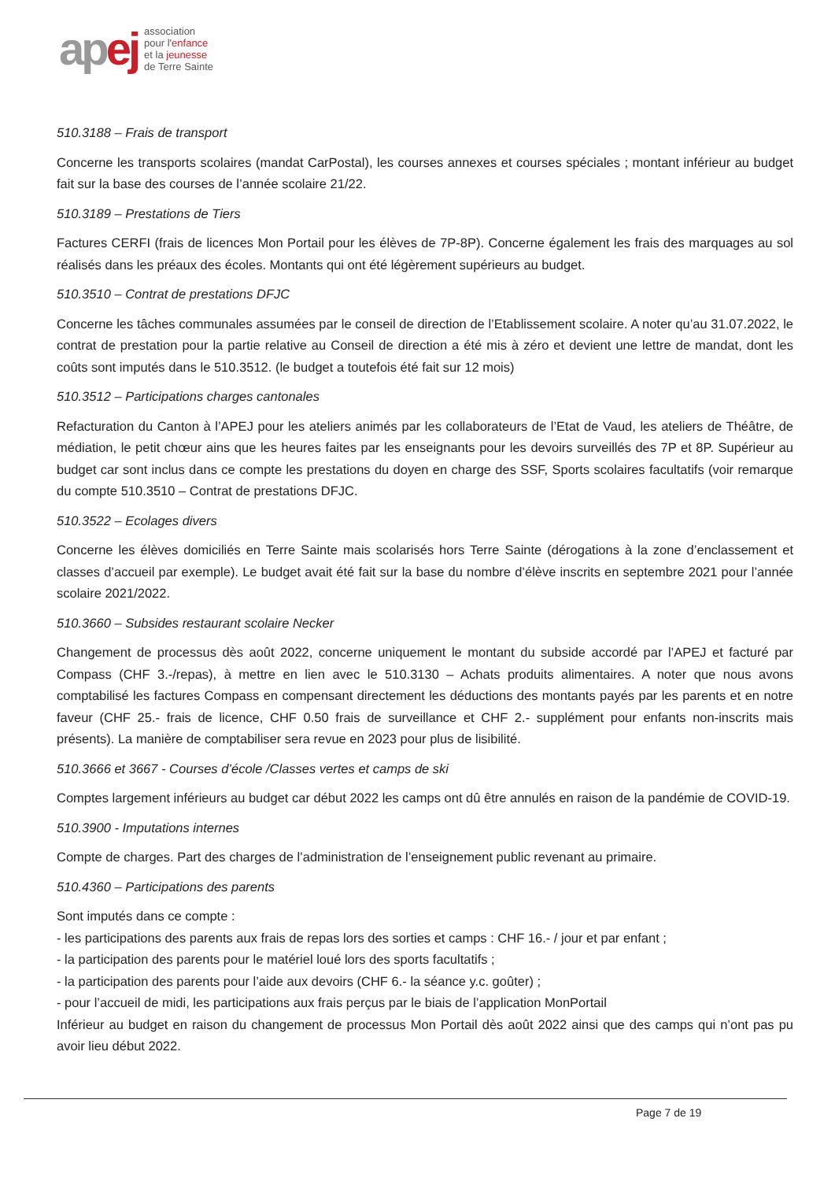apej
association
pour l'enfance
et la jeunesse
de Terre Sainte
510.3188 – Frais de transport
Concerne les transports scolaires (mandat CarPostal), les courses annexes et courses spéciales ; montant inférieur au budget fait sur la base des courses de l’année scolaire 21/22.
510.3189 – Prestations de Tiers
Factures CERFI (frais de licences Mon Portail pour les élèves de 7P-8P). Concerne également les frais des marquages au sol réalisés dans les préaux des écoles. Montants qui ont été légèrement supérieurs au budget.
510.3510 – Contrat de prestations DFJC
Concerne les tâches communales assumées par le conseil de direction de l’Etablissement scolaire. A noter qu’au 31.07.2022, le contrat de prestation pour la partie relative au Conseil de direction a été mis à zéro et devient une lettre de mandat, dont les coûts sont imputés dans le 510.3512. (le budget a toutefois été fait sur 12 mois)
510.3512 – Participations charges cantonales
Refacturation du Canton à l’APEJ pour les ateliers animés par les collaborateurs de l’Etat de Vaud, les ateliers de Théâtre, de médiation, le petit chœur ains que les heures faites par les enseignants pour les devoirs surveillés des 7P et 8P. Supérieur au budget car sont inclus dans ce compte les prestations du doyen en charge des SSF, Sports scolaires facultatifs (voir remarque du compte 510.3510 – Contrat de prestations DFJC.
510.3522 – Ecolages divers
Concerne les élèves domiciliés en Terre Sainte mais scolarisés hors Terre Sainte (dérogations à la zone d’enclassement et classes d’accueil par exemple). Le budget avait été fait sur la base du nombre d’élève inscrits en septembre 2021 pour l’année scolaire 2021/2022.
510.3660 – Subsides restaurant scolaire Necker
Changement de processus dès août 2022, concerne uniquement le montant du subside accordé par l’APEJ et facturé par Compass (CHF 3.-/repas), à mettre en lien avec le 510.3130 – Achats produits alimentaires. A noter que nous avons comptabilisé les factures Compass en compensant directement les déductions des montants payés par les parents et en notre faveur (CHF 25.- frais de licence, CHF 0.50 frais de surveillance et CHF 2.- supplément pour enfants non-inscrits mais présents). La manière de comptabiliser sera revue en 2023 pour plus de lisibilité.
510.3666 et 3667 - Courses d’école /Classes vertes et camps de ski
Comptes largement inférieurs au budget car début 2022 les camps ont dû être annulés en raison de la pandémie de COVID-19.
510.3900 - Imputations internes
Compte de charges. Part des charges de l’administration de l’enseignement public revenant au primaire.
510.4360 – Participations des parents
Sont imputés dans ce compte :
- les participations des parents aux frais de repas lors des sorties et camps : CHF 16.- / jour et par enfant ;
- la participation des parents pour le matériel loué lors des sports facultatifs ;
- la participation des parents pour l’aide aux devoirs (CHF 6.- la séance y.c. goûter) ;
- pour l’accueil de midi, les participations aux frais perçus par le biais de l’application MonPortail
Inférieur au budget en raison du changement de processus Mon Portail dès août 2022 ainsi que des camps qui n’ont pas pu avoir lieu début 2022.
Page 7 de 19